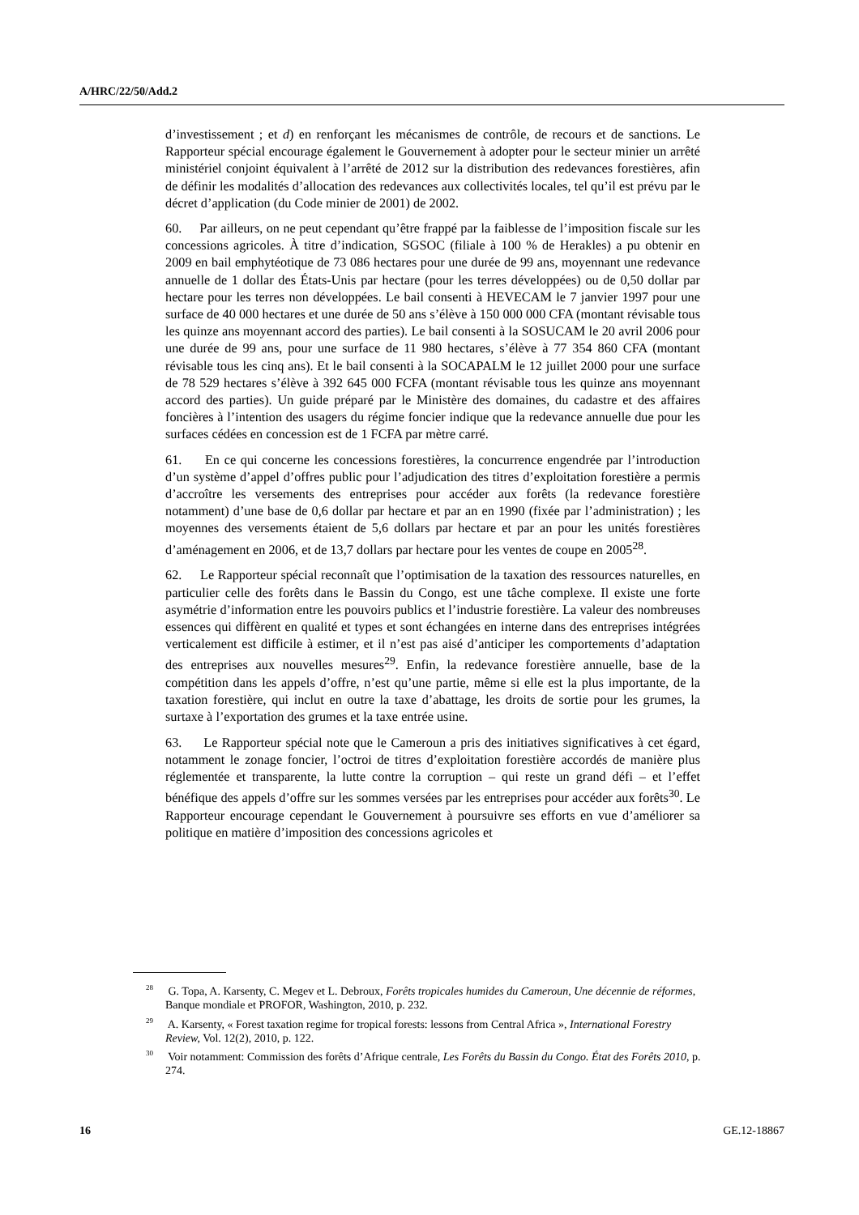A/HRC/22/50/Add.2
d’investissement ; et d) en renforçant les mécanismes de contrôle, de recours et de sanctions. Le Rapporteur spécial encourage également le Gouvernement à adopter pour le secteur minier un arrêté ministériel conjoint équivalent à l’arrêté de 2012 sur la distribution des redevances forestières, afin de définir les modalités d’allocation des redevances aux collectivités locales, tel qu’il est prévu par le décret d’application (du Code minier de 2001) de 2002.
60. Par ailleurs, on ne peut cependant qu’être frappé par la faiblesse de l’imposition fiscale sur les concessions agricoles. À titre d’indication, SGSOC (filiale à 100 % de Herakles) a pu obtenir en 2009 en bail emphytéotique de 73 086 hectares pour une durée de 99 ans, moyennant une redevance annuelle de 1 dollar des États-Unis par hectare (pour les terres développées) ou de 0,50 dollar par hectare pour les terres non développées. Le bail consenti à HEVECAM le 7 janvier 1997 pour une surface de 40 000 hectares et une durée de 50 ans s’élève à 150 000 000 CFA (montant révisable tous les quinze ans moyennant accord des parties). Le bail consenti à la SOSUCAM le 20 avril 2006 pour une durée de 99 ans, pour une surface de 11 980 hectares, s’élève à 77 354 860 CFA (montant révisable tous les cinq ans). Et le bail consenti à la SOCAPALM le 12 juillet 2000 pour une surface de 78 529 hectares s’élève à 392 645 000 FCFA (montant révisable tous les quinze ans moyennant accord des parties). Un guide préparé par le Ministère des domaines, du cadastre et des affaires foncières à l’intention des usagers du régime foncier indique que la redevance annuelle due pour les surfaces cédées en concession est de 1 FCFA par mètre carré.
61. En ce qui concerne les concessions forestières, la concurrence engendrée par l’introduction d’un système d’appel d’offres public pour l’adjudication des titres d’exploitation forestière a permis d’accroître les versements des entreprises pour accéder aux forêts (la redevance forestière notamment) d’une base de 0,6 dollar par hectare et par an en 1990 (fixée par l’administration) ; les moyennes des versements étaient de 5,6 dollars par hectare et par an pour les unités forestières d’aménagement en 2006, et de 13,7 dollars par hectare pour les ventes de coupe en 2005<sup>28</sup>.
62. Le Rapporteur spécial reconnaît que l’optimisation de la taxation des ressources naturelles, en particulier celle des forêts dans le Bassin du Congo, est une tâche complexe. Il existe une forte asymétrie d’information entre les pouvoirs publics et l’industrie forestière. La valeur des nombreuses essences qui diffèrent en qualité et types et sont échangées en interne dans des entreprises intégrées verticalement est difficile à estimer, et il n’est pas aisé d’anticiper les comportements d’adaptation des entreprises aux nouvelles mesures<sup>29</sup>. Enfin, la redevance forestière annuelle, base de la compétition dans les appels d’offre, n’est qu’une partie, même si elle est la plus importante, de la taxation forestière, qui inclut en outre la taxe d’abattage, les droits de sortie pour les grumes, la surtaxe à l’exportation des grumes et la taxe entrée usine.
63. Le Rapporteur spécial note que le Cameroun a pris des initiatives significatives à cet égard, notamment le zonage foncier, l’octroi de titres d’exploitation forestière accordés de manière plus réglementée et transparente, la lutte contre la corruption – qui reste un grand défi – et l’effet bénéfique des appels d’offre sur les sommes versées par les entreprises pour accéder aux forêts<sup>30</sup>. Le Rapporteur encourage cependant le Gouvernement à poursuivre ses efforts en vue d’améliorer sa politique en matière d’imposition des concessions agricoles et
<sup>28</sup> G. Topa, A. Karsenty, C. Megev et L. Debroux, Forêts tropicales humides du Cameroun, Une décennie de réformes, Banque mondiale et PROFOR, Washington, 2010, p. 232.
<sup>29</sup> A. Karsenty, « Forest taxation regime for tropical forests: lessons from Central Africa », International Forestry Review, Vol. 12(2), 2010, p. 122.
<sup>30</sup> Voir notamment: Commission des forêts d’Afrique centrale, Les Forêts du Bassin du Congo. État des Forêts 2010, p. 274.
16 GE.12-18867